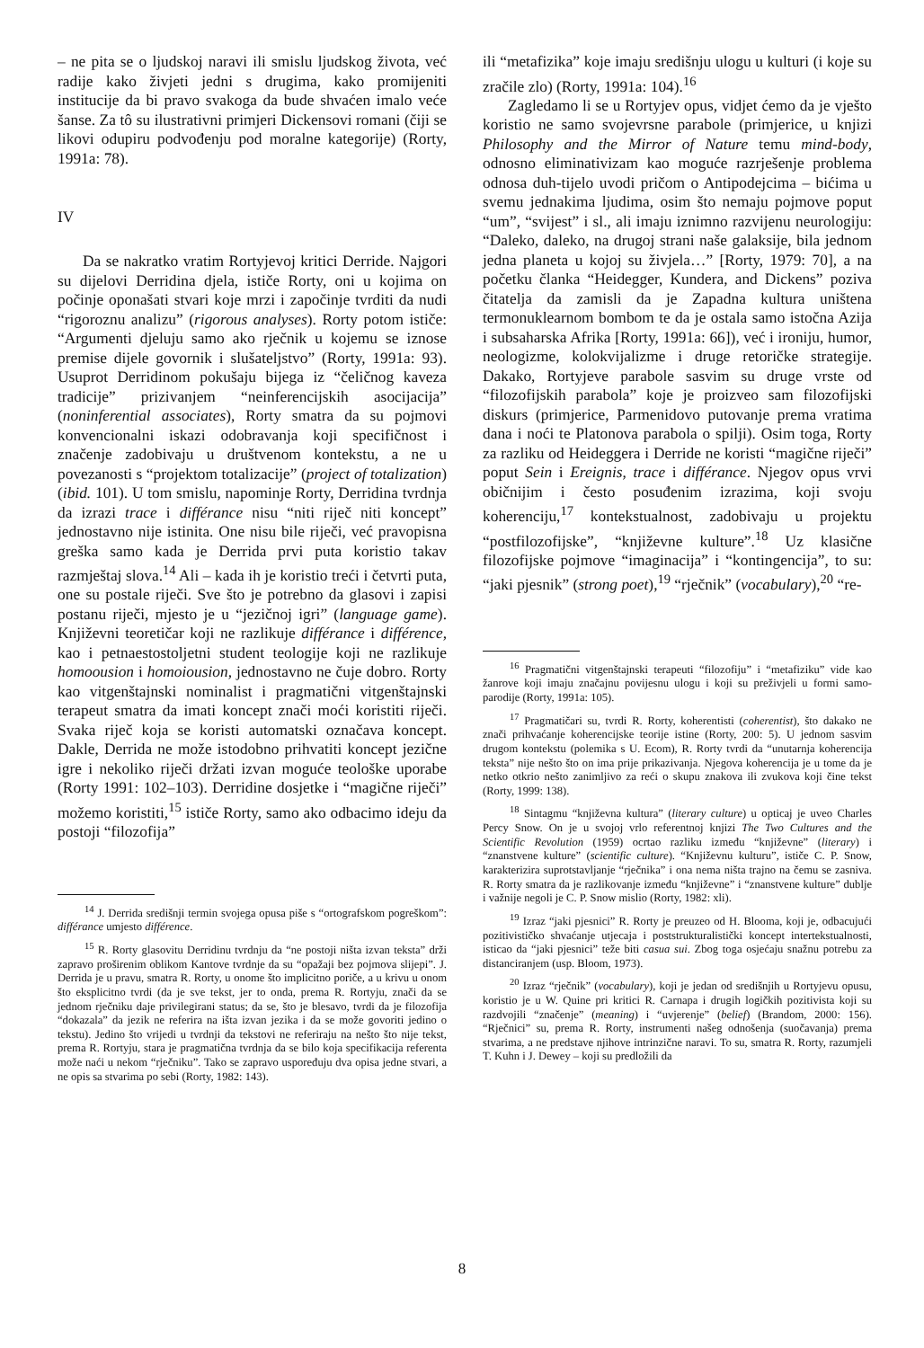– ne pita se o ljudskoj naravi ili smislu ljudskog života, već radije kako živjeti jedni s drugima, kako promijeniti institucije da bi pravo svakoga da bude shvaćen imalo veće šanse. Za tô su ilustrativni primjeri Dickensovi romani (čiji se likovi odupiru podvođenju pod moralne kategorije) (Rorty, 1991a: 78).
IV
Da se nakratko vratim Rortyjevoj kritici Derride. Najgori su dijelovi Derridina djela, ističe Rorty, oni u kojima on počinje oponašati stvari koje mrzi i započinje tvrditi da nudi “rigoroznu analizu” (rigorous analyses). Rorty potom ističe: “Argumenti djeluju samo ako rječnik u kojemu se iznose premise dijele govornik i slušateljstvo” (Rorty, 1991a: 93). Usuprot Derridinom pokušaju bijega iz “čeličnog kaveza tradicije” prizivanjem “neinferencijskih asocijacija” (noninferential associates), Rorty smatra da su pojmovi konvencionalni iskazi odobravanja koji specifičnost i značenje zadobivaju u društvenom kontekstu, a ne u povezanosti s “projektom totalizacije” (project of totalization) (ibid. 101). U tom smislu, napominje Rorty, Derridina tvrdnja da izrazi trace i différance nisu “niti riječ niti koncept” jednostavno nije istinita. One nisu bile riječi, već pravopisna greška samo kada je Derrida prvi puta koristio takav razmještaj slova.<sup>14</sup> Ali – kada ih je koristio treći i četvrti puta, one su postale riječi. Sve što je potrebno da glasovi i zapisi postanu riječi, mjesto je u “jezičnoj igri” (language game). Književni teoretičar koji ne razlikuje différance i différence, kao i petnaestostoljetni student teologije koji ne razlikuje homoousion i homoiousion, jednostavno ne čuje dobro. Rorty kao vitgenštajnski nominalist i pragmatični vitgenštajnski terapeut smatra da imati koncept znači moći koristiti riječi. Svaka riječ koja se koristi automatski označava koncept. Dakle, Derrida ne može istodobno prihvatiti koncept jezične igre i nekoliko riječi držati izvan moguće teološke uporabe (Rorty 1991: 102–103). Derridine dosjetke i “magične riječi” možemo koristiti,<sup>15</sup> ističe Rorty, samo ako odbacimo ideju da postoji “filozofija”
<sup>14</sup> J. Derrida središnji termin svojega opusa piše s “ortografskom pogreškom”: différance umjesto différence.
<sup>15</sup> R. Rorty glasovitu Derridinu tvrdnju da “ne postoji ništa izvan teksta” drži zapravo proširenim oblikom Kantove tvrdnje da su “opažaji bez pojmova slijepi”. J. Derrida je u pravu, smatra R. Rorty, u onome što implicitno poriče, a u krivu u onom što eksplicitno tvrdi (da je sve tekst, jer to onda, prema R. Rortyju, znači da se jednom rječniku daje privilegirani status; da se, što je blesavo, tvrdi da je filozofija “dokazala” da jezik ne referira na išta izvan jezika i da se može govoriti jedino o tekstu). Jedino što vrijedi u tvrdnji da tekstovi ne referiraju na nešto što nije tekst, prema R. Rortyju, stara je pragmatična tvrdnja da se bilo koja specifikacija referenta može naći u nekom “rječniku”. Tako se zapravo uspoređuju dva opisa jedne stvari, a ne opis sa stvarima po sebi (Rorty, 1982: 143).
ili “metafizika” koje imaju središnju ulogu u kulturi (i koje su zračile zlo) (Rorty, 1991a: 104).<sup>16</sup>
Zagledamo li se u Rortyjev opus, vidjet ćemo da je vješto koristio ne samo svojevrsne parabole (primjerice, u knjizi Philosophy and the Mirror of Nature temu mind-body, odnosno eliminativizam kao moguće razrješenje problema odnosa duh-tijelo uvodi pričom o Antipodejcima – bićima u svemu jednakima ljudima, osim što nemaju pojmove poput “um”, “svijest” i sl., ali imaju iznimno razvijenu neurologiju: “Daleko, daleko, na drugoj strani naše galaksije, bila jednom jedna planeta u kojoj su živjela…” [Rorty, 1979: 70], a na početku članka “Heidegger, Kundera, and Dickens” poziva čitatelja da zamisli da je Zapadna kultura uništena termonuklearnom bombom te da je ostala samo istočna Azija i subsaharska Afrika [Rorty, 1991a: 66]), već i ironiju, humor, neologizme, kolokvijalizme i druge retoričke strategije. Dakako, Rortyjeve parabole sasvim su druge vrste od “filozofijskih parabola” koje je proizveo sam filozofijski diskurs (primjerice, Parmenidovo putovanje prema vratima dana i noći te Platonova parabola o spilji). Osim toga, Rorty za razliku od Heideggera i Derride ne koristi “magične riječi” poput Sein i Ereignis, trace i différance. Njegov opus vrvi običnijim i često posuđenim izrazima, koji svoju koherenciju,<sup>17</sup> kontekstualnost, zadobivaju u projektu “postfilozofijske”, “književne kulture”.<sup>18</sup> Uz klasične filozofijske pojmove “imaginacija” i “kontingencija”, to su: “jaki pjesnik” (strong poet),<sup>19</sup> “rječnik” (vocabulary),<sup>20</sup> “re-
<sup>16</sup> Pragmatični vitgenštajnski terapeuti “filozofiju” i “metafiziku” vide kao žanrove koji imaju značajnu povijesnu ulogu i koji su preživjeli u formi samo-parodije (Rorty, 1991a: 105).
<sup>17</sup> Pragmatičari su, tvrdi R. Rorty, koherentisti (coherentist), što dakako ne znači prihvaćanje koherencijske teorije istine (Rorty, 200: 5). U jednom sasvim drugom kontekstu (polemika s U. Ecom), R. Rorty tvrdi da “unutarnja koherencija teksta” nije nešto što on ima prije prikazivanja. Njegova koherencija je u tome da je netko otkrio nešto zanimljivo za reći o skupu znakova ili zvukova koji čine tekst (Rorty, 1999: 138).
<sup>18</sup> Sintagmu “književna kultura” (literary culture) u opticaj je uveo Charles Percy Snow. On je u svojoj vrlo referentnoj knjizi The Two Cultures and the Scientific Revolution (1959) ocrtao razliku između “književne” (literary) i “znanstvene kulture” (scientific culture). “Književnu kulturu”, ističe C. P. Snow, karakterizira suprotstavljanje “rječnika” i ona nema ništa trajno na čemu se zasniva. R. Rorty smatra da je razlikovanje između “književne” i “znanstvene kulture” dublje i važnije negoli je C. P. Snow mislio (Rorty, 1982: xli).
<sup>19</sup> Izraz “jaki pjesnici” R. Rorty je preuzeo od H. Blooma, koji je, odbacujući pozitivističko shvaćanje utjecaja i poststrukturalistički koncept intertekstualnosti, isticao da “jaki pjesnici” teže biti casua sui. Zbog toga osjećaju snažnu potrebu za distanciranjem (usp. Bloom, 1973).
<sup>20</sup> Izraz “rječnik” (vocabulary), koji je jedan od središnjih u Rortyjevu opusu, koristio je u W. Quine pri kritici R. Carnapa i drugih logičkih pozitivista koji su razdvojili “značenje” (meaning) i “uvjerenje” (belief) (Brandom, 2000: 156). “Rječnici” su, prema R. Rorty, instrumenti našeg odnošenja (suočavanja) prema stvarima, a ne predstave njihove intrinzične naravi. To su, smatra R. Rorty, razumjeli T. Kuhn i J. Dewey – koji su predložili da
8